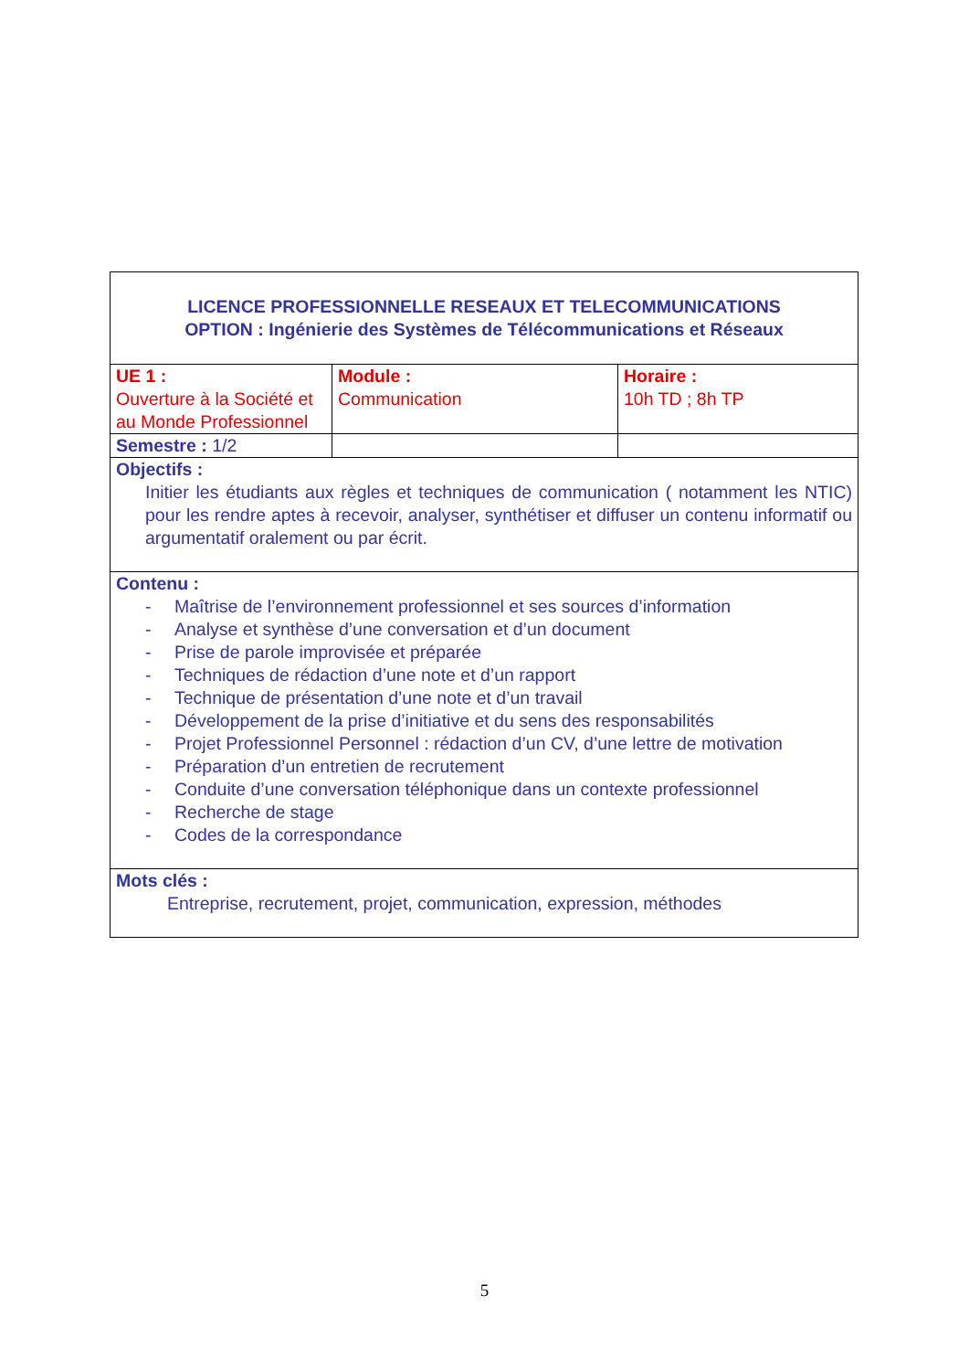| LICENCE PROFESSIONNELLE RESEAUX ET TELECOMMUNICATIONS OPTION : Ingénierie des Systèmes de Télécommunications et Réseaux | | |
| UE 1 : Ouverture à la Société et au Monde Professionnel | Module : Communication | Horaire : 10h TD ; 8h TP |
| Semestre : 1/2 | | |
| Objectifs : Initier les étudiants aux règles et techniques de communication ( notamment les NTIC) pour les rendre aptes à recevoir, analyser, synthétiser et diffuser un contenu informatif ou argumentatif oralement ou par écrit. | | |
| Contenu : - Maîtrise de l’environnement professionnel et ses sources d’information - Analyse et synthèse d’une conversation et d’un document - Prise de parole improvisée et préparée - Techniques de rédaction d’une note et d’un rapport - Technique de présentation d’une note et d’un travail - Développement de la prise d’initiative et du sens des responsabilités - Projet Professionnel Personnel : rédaction d’un CV, d’une lettre de motivation - Préparation d’un entretien de recrutement - Conduite d’une conversation téléphonique dans un contexte professionnel - Recherche de stage - Codes de la correspondance | | |
| Mots clés : Entreprise, recrutement, projet, communication, expression, méthodes | | |
5